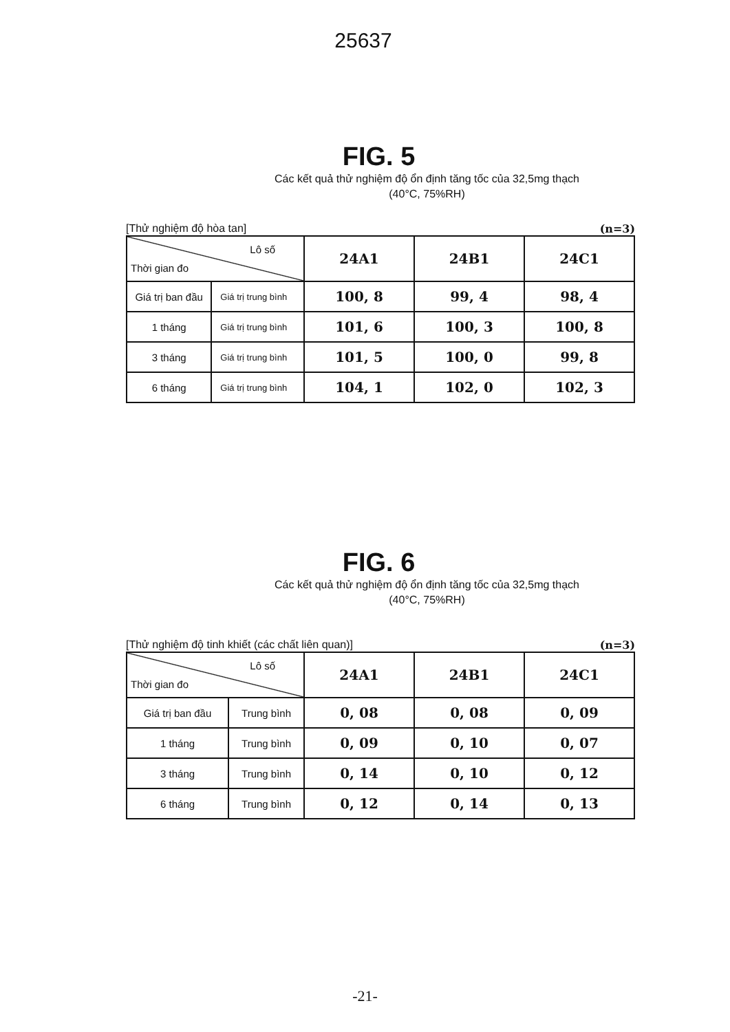25637
FIG. 5
Các kết quả thử nghiệm độ ổn định tăng tốc của 32,5mg thạch
(40°C, 75%RH)
[Thử nghiệm độ hòa tan] (n=3)
| Lô số Thời gian đo | | 24A1 | 24B1 | 24C1 |
| Giá trị ban đầu | Giá trị trung bình | 100, 8 | 99, 4 | 98, 4 |
| 1 tháng | Giá trị trung bình | 101, 6 | 100, 3 | 100, 8 |
| 3 tháng | Giá trị trung bình | 101, 5 | 100, 0 | 99, 8 |
| 6 tháng | Giá trị trung bình | 104, 1 | 102, 0 | 102, 3 |
FIG. 6
Các kết quả thử nghiệm độ ổn định tăng tốc của 32,5mg thạch
(40°C, 75%RH)
[Thử nghiệm độ tinh khiết (các chất liên quan)] (n=3)
| Lô số Thời gian đo | | 24A1 | 24B1 | 24C1 |
| Giá trị ban đầu | Trung bình | 0, 08 | 0, 08 | 0, 09 |
| 1 tháng | Trung bình | 0, 09 | 0, 10 | 0, 07 |
| 3 tháng | Trung bình | 0, 14 | 0, 10 | 0, 12 |
| 6 tháng | Trung bình | 0, 12 | 0, 14 | 0, 13 |
-21-